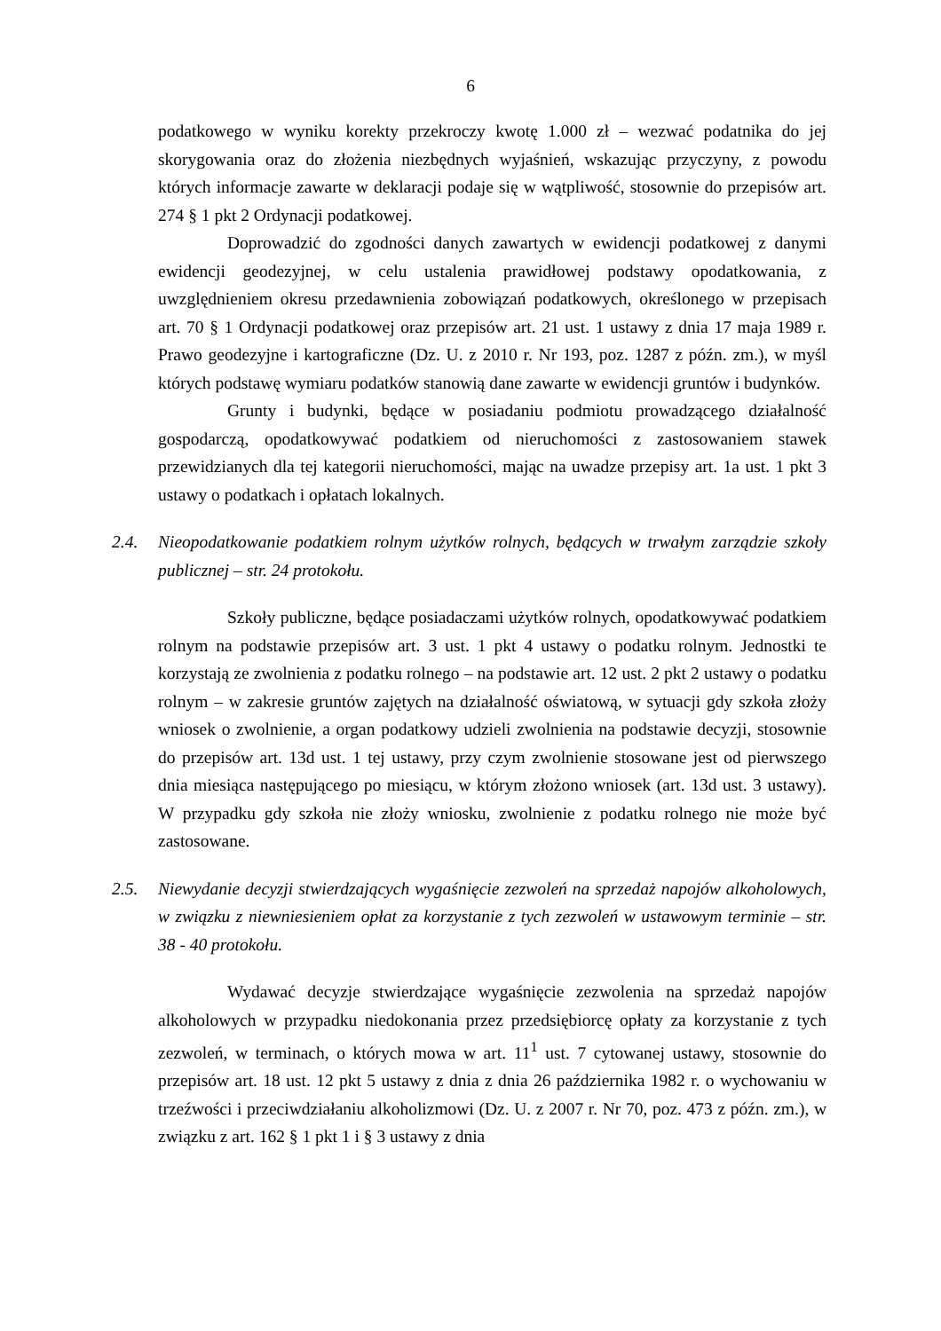6
podatkowego w wyniku korekty przekroczy kwotę 1.000 zł – wezwać podatnika do jej skorygowania oraz do złożenia niezbędnych wyjaśnień, wskazując przyczyny, z powodu których informacje zawarte w deklaracji podaje się w wątpliwość, stosownie do przepisów art. 274 § 1 pkt 2 Ordynacji podatkowej.
Doprowadzić do zgodności danych zawartych w ewidencji podatkowej z danymi ewidencji geodezyjnej, w celu ustalenia prawidłowej podstawy opodatkowania, z uwzględnieniem okresu przedawnienia zobowiązań podatkowych, określonego w przepisach art. 70 § 1 Ordynacji podatkowej oraz przepisów art. 21 ust. 1 ustawy z dnia 17 maja 1989 r. Prawo geodezyjne i kartograficzne (Dz. U. z 2010 r. Nr 193, poz. 1287 z późn. zm.), w myśl których podstawę wymiaru podatków stanowią dane zawarte w ewidencji gruntów i budynków.
Grunty i budynki, będące w posiadaniu podmiotu prowadzącego działalność gospodarczą, opodatkowywać podatkiem od nieruchomości z zastosowaniem stawek przewidzianych dla tej kategorii nieruchomości, mając na uwadze przepisy art. 1a ust. 1 pkt 3 ustawy o podatkach i opłatach lokalnych.
2.4. Nieopodatkowanie podatkiem rolnym użytków rolnych, będących w trwałym zarządzie szkoły publicznej – str. 24 protokołu.
Szkoły publiczne, będące posiadaczami użytków rolnych, opodatkowywać podatkiem rolnym na podstawie przepisów art. 3 ust. 1 pkt 4 ustawy o podatku rolnym. Jednostki te korzystają ze zwolnienia z podatku rolnego – na podstawie art. 12 ust. 2 pkt 2 ustawy o podatku rolnym – w zakresie gruntów zajętych na działalność oświatową, w sytuacji gdy szkoła złoży wniosek o zwolnienie, a organ podatkowy udzieli zwolnienia na podstawie decyzji, stosownie do przepisów art. 13d ust. 1 tej ustawy, przy czym zwolnienie stosowane jest od pierwszego dnia miesiąca następującego po miesiącu, w którym złożono wniosek (art. 13d ust. 3 ustawy). W przypadku gdy szkoła nie złoży wniosku, zwolnienie z podatku rolnego nie może być zastosowane.
2.5. Niewydanie decyzji stwierdzających wygaśnięcie zezwoleń na sprzedaż napojów alkoholowych, w związku z niewniesieniem opłat za korzystanie z tych zezwoleń w ustawowym terminie – str. 38 - 40 protokołu.
Wydawać decyzje stwierdzające wygaśnięcie zezwolenia na sprzedaż napojów alkoholowych w przypadku niedokonania przez przedsiębiorcę opłaty za korzystanie z tych zezwoleń, w terminach, o których mowa w art. 11<sup>1</sup> ust. 7 cytowanej ustawy, stosownie do przepisów art. 18 ust. 12 pkt 5 ustawy z dnia z dnia 26 października 1982 r. o wychowaniu w trzeźwości i przeciwdziałaniu alkoholizmowi (Dz. U. z 2007 r. Nr 70, poz. 473 z późn. zm.), w związku z art. 162 § 1 pkt 1 i § 3 ustawy z dnia